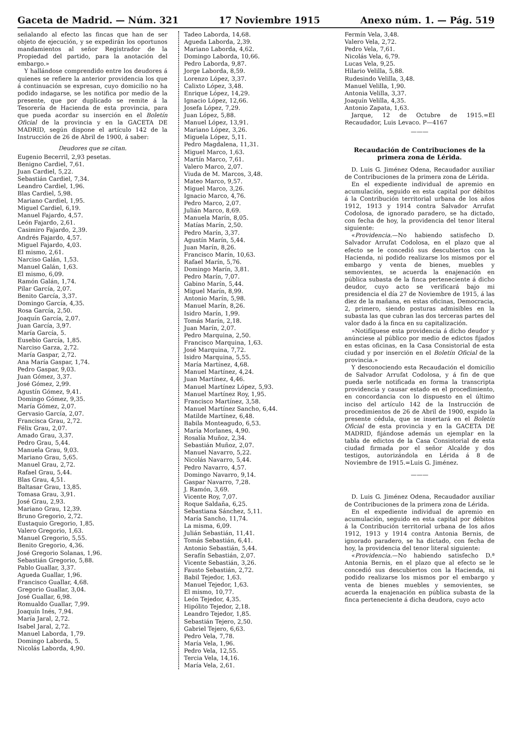Gaceta de Madrid. — Núm. 321 17 Noviembre 1915 Anexo núm. 1. — Pág. 519
señalando al efecto las fincas que han de ser objeto de ejecución, y se expedirán los oportunos mandamientos al señor Registrador de la Propiedad del partido, para la anotación del embargo.»
Y hallándose comprendido entre los deudores á quienes se refiere la anterior providencia los que á continuación se expresan, cuyo domicilio no ha podido indagarse, se les notifica por medio de la presente, que por duplicado se remite á la Tesorería de Hacienda de esta provincia, para que pueda acordar su inserción en el Boletín Oficial de la provincia y en la GACETA DE MADRID, según dispone el artículo 142 de la Instrucción de 26 de Abril de 1900, á saber:
Deudores que se citan.
Eugenio Becerril, 2,93 pesetas.
Benigno Cardiel, 7,61.
Juan Cardiel, 5,22.
Sebastián Cardiel, 7,34.
Leandro Cardiel, 1,96.
Blas Cardiel, 5,98.
Mariano Cardiel, 1,95.
Miguel Cardiel, 6,19.
Manuel Fajardo, 4,57.
León Fajardo, 2,61.
Casimiro Fajardo, 2,39.
Andrés Fajardo, 4,57.
Miguel Fajardo, 4,03.
El mismo, 2,61.
Narciso Galán, 1,53.
Manuel Galán, 1,63.
El mismo, 6,09.
Ramón Galán, 1,74.
Pilar García, 2,07.
Benito García, 3,37.
Domingo García, 4,35.
Rosa García, 2,50.
Joaquín García, 2,07.
Juan García, 3,97.
María García, 5.
Eusebio García, 1,85.
Narciso Garza, 2,72.
María Gaspar, 2,72.
Ana María Gaspar, 1,74.
Pedro Gaspar, 9,03.
Juan Gómez, 3,37.
José Gómez, 2,99.
Agustín Gómez, 9,41.
Domingo Gómez, 9,35.
María Gómez, 2,07.
Gervasio García, 2,07.
Francisca Grau, 2,72.
Félix Grau, 2,07.
Amado Grau, 3,37.
Pedro Grau, 5,44.
Manuela Grau, 9,03.
Mariano Grau, 5,65.
Manuel Grau, 2,72.
Rafael Grau, 5,44.
Blas Grau, 4,51.
Baltasar Grau, 13,85.
Tomasa Grau, 3,91.
José Grau, 2,93.
Mariano Grau, 12,39.
Bruno Gregorio, 2,72.
Eustaquio Gregorio, 1,85.
Valero Gregorio, 1,63.
Manuel Gregorio, 5,55.
Benito Gregorio, 4,36.
José Gregorio Solanas, 1,96.
Sebastián Gregorio, 5,88.
Pablo Guallar, 3,37.
Agueda Guallar, 1,96.
Francisco Guallar, 4,68.
Gregorio Guallar, 3,04.
José Guallar, 6,98.
Romualdo Guallar, 7,99.
Joaquín Inés, 7,94.
María Jaral, 2,72.
Isabel Jaral, 2,72.
Manuel Laborda, 1,79.
Domingo Laborda, 5.
Nicolás Laborda, 4,90.
Tadeo Laborda, 14,68.
Agueda Laborda, 2,39.
Mariano Laborda, 4,62.
Domingo Laborda, 10,66.
Pedro Laborda, 9,87.
Jorge Laborda, 8,59.
Lorenzo López, 3,37.
Calixto López, 3,48.
Enrique López, 14,29.
Ignacio López, 12,66.
Josefa López, 7,29.
Juan López, 5,88.
Manuel López, 13,91.
Mariano López, 3,26.
Miguela López, 5,11.
Pedro Magdalena, 11,31.
Miguel Marco, 1,63.
Martín Marco, 7,61.
Valero Marco, 2,07.
Viuda de M. Marcos, 3,48.
Mateo Marco, 9,57.
Miguel Marco, 3,26.
Ignacio Marco, 4,76.
Pedro Marco, 2,07.
Julián Marco, 8,69.
Manuela Marín, 8,05.
Matías Marín, 2,50.
Pedro Marín, 3,37.
Agustín Marín, 5,44.
Juan Marín, 8,26.
Francisco Marín, 10,63.
Rafael Marín, 5,76.
Domingo Marín, 3,81.
Pedro Marín, 7,07.
Gabino Marín, 5,44.
Miguel Marín, 8,99.
Antonio Marín, 5,98.
Manuel Marín, 8,26.
Isidro Marín, 1,99.
Tomás Marín, 2,18.
Juan Marín, 2,07.
Pedro Marquina, 2,50.
Francisco Marquina, 1,63.
José Marquina, 7,72.
Isidro Marquina, 5,55.
María Martínez, 4,68.
Manuel Martínez, 4,24.
Juan Martínez, 4,46.
Manuel Martínez López, 5,93.
Manuel Martínez Roy, 1,95.
Francisco Martínez, 3,58.
Manuel Martínez Sancho, 6,44.
Matilde Martínez, 6,48.
Babila Monteagudo, 6,53.
María Morlanes, 4,90.
Rosalía Muñoz, 2,34.
Sebastián Muñoz, 2,07.
Manuel Navarro, 5,22.
Nicolás Navarro, 5,44.
Pedro Navarro, 4,57.
Domingo Navarro, 9,14.
Gaspar Navarro, 7,28.
J. Ramón, 3,69.
Vicente Roy, 7,07.
Roque Saldaña, 6,25.
Sebastiana Sánchez, 5,11.
María Sancho, 11,74.
La misma, 6,09.
Julián Sebastián, 11,41.
Tomás Sebastián, 6,41.
Antonio Sebastián, 5,44.
Serafín Sebastián, 2,07.
Vicente Sebastián, 3,26.
Fausto Sebastián, 2,72.
Babil Tejedor, 1,63.
Manuel Tejedor, 1,63.
El mismo, 10,77.
León Tejedor, 4,35.
Hipólito Tejedor, 2,18.
Leandro Tejedor, 1,85.
Sebastián Tejero, 2,50.
Gabriel Tejero, 6,63.
Pedro Vela, 7,78.
María Vela, 1,96.
Pedro Vela, 12,55.
Tercia Vela, 14,16.
María Vela, 2,61.
Fermín Vela, 3,48.
Valero Vela, 2,72.
Pedro Vela, 7,61.
Nicolás Vela, 6,79.
Lucas Vela, 9,25.
Hilario Velilla, 5,88.
Rudesindo Velilla, 3,48.
Manuel Velilla, 1,90.
Antonia Velilla, 3,37.
Joaquín Velilla, 4,35.
Antonio Zapata, 1,63.
Jarque, 12 de Octubre de 1915.=El Recaudador, Luis Levaco. P—4167
———
Recaudación de Contribuciones de la primera zona de Lérida.
D. Luis G. Jiménez Odena, Recaudador auxiliar de Contribuciones de la primera zona de Lérida.
En el expediente individual de apremio en acumulación, seguido en esta capital por débitos á la Contribución territorial urbana de los años 1912, 1913 y 1914 contra Salvador Arrufat Codolosa, de ignorado paradero, se ha dictado, con fecha de hoy, la providencia del tenor literal siguiente:
«Providencia.—No habiendo satisfecho D. Salvador Arrufat Codolosa, en el plazo que al efecto se le concedió sus descubiertos con la Hacienda, ni podido realizarse los mismos por el embargo y venta de bienes, muebles y semovientes, se acuerda la enajenación en pública subasta de la finca perteneciente á dicho deudor, cuyo acto se verificará bajo mi presidencia el día 27 de Noviembre de 1915, á las diez de la mañana, en estas oficinas, Democracia, 2, primero, siendo posturas admisibles en la subasta las que cubran las dos terceras partes del valor dado á la finca en su capitalización.
»Notifíquese esta providencia á dicho deudor y anúnciese al público por medio de edictos fijados en estas oficinas, en la Casa Consistorial de esta ciudad y por inserción en el Boletín Oficial de la provincia.»
Y desconociendo esta Recaudación el domicilio de Salvador Arrufat Codolosa, y á fin de que pueda serle notificada en forma la transcripta providencia y causar estado en el procedimiento, en concordancia con lo dispuesto en el último inciso del artículo 142 de la Instrucción de procedimientos de 26 de Abril de 1900, expido la presente cédula, que se insertará en el Boletín Oficial de esta provincia y en la GACETA DE MADRID, fijándose además un ejemplar en la tabla de edictos de la Casa Consistorial de esta ciudad firmada por el señor Alcalde y dos testigos, autorizándola en Lérida á 8 de Noviembre de 1915.=Luis G. Jiménez.
———
D. Luis G. Jiménez Odena, Recaudador auxiliar de Contribuciones de la primera zona de Lérida.
En el expediente individual de apremio en acumulación, seguido en esta capital por débitos á la Contribución territorial urbana de los años 1912, 1913 y 1914 contra Antonia Bernis, de ignorado paradero, se ha dictado, con fecha de hoy, la providencia del tenor literal siguiente:
«Providencia.—No habiendo satisfecho D.ª Antonia Bernis, en el plazo que al efecto se le concedió sus descubiertos con la Hacienda, ni podido realizarse los mismos por el embargo y venta de bienes muebles y semovientes, se acuerda la enajenación en pública subasta de la finca perteneciente á dicha deudora, cuyo acto